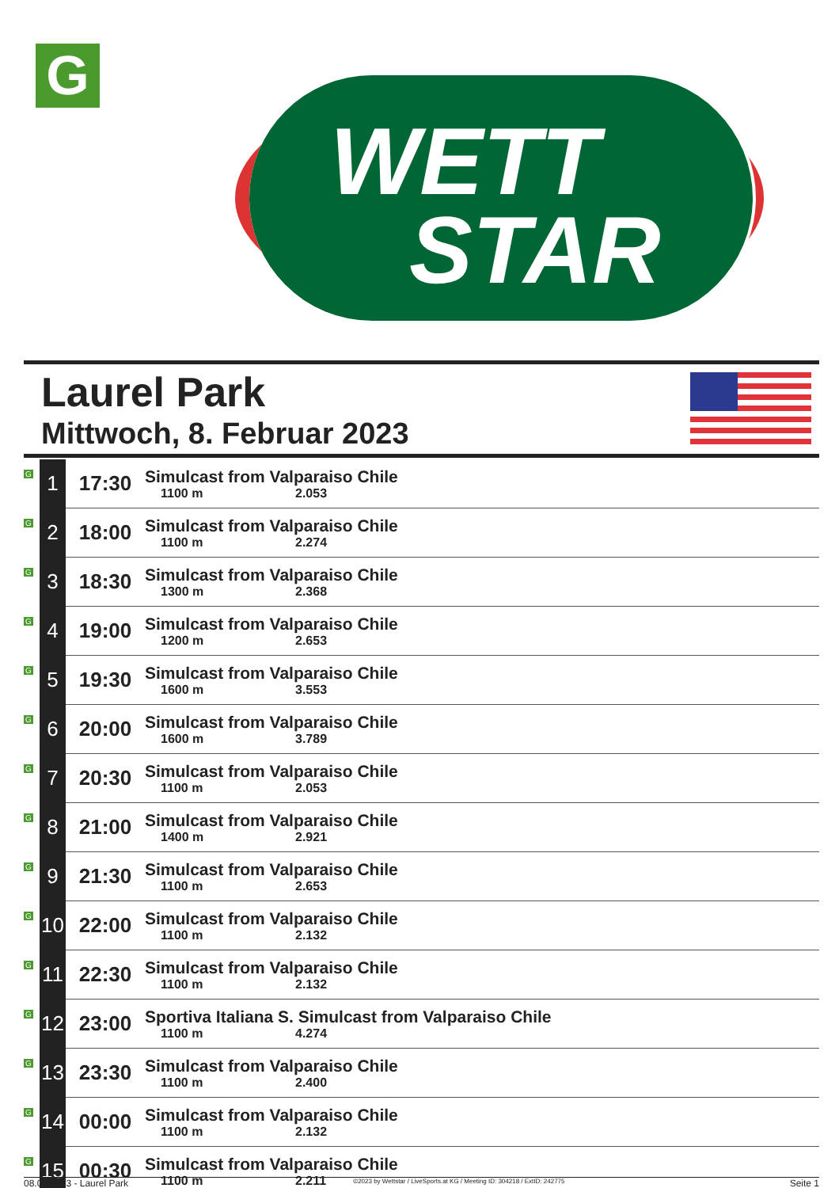G
WETT
STAR
Laurel Park
Mittwoch, 8. Februar 2023
| G | 1 | 17:30 | Simulcast from Valparaiso Chile 1100 m 2.053 |
| G | 2 | 18:00 | Simulcast from Valparaiso Chile 1100 m 2.274 |
| G | 3 | 18:30 | Simulcast from Valparaiso Chile 1300 m 2.368 |
| G | 4 | 19:00 | Simulcast from Valparaiso Chile 1200 m 2.653 |
| G | 5 | 19:30 | Simulcast from Valparaiso Chile 1600 m 3.553 |
| G | 6 | 20:00 | Simulcast from Valparaiso Chile 1600 m 3.789 |
| G | 7 | 20:30 | Simulcast from Valparaiso Chile 1100 m 2.053 |
| G | 8 | 21:00 | Simulcast from Valparaiso Chile 1400 m 2.921 |
| G | 9 | 21:30 | Simulcast from Valparaiso Chile 1100 m 2.653 |
| G | 10 | 22:00 | Simulcast from Valparaiso Chile 1100 m 2.132 |
| G | 11 | 22:30 | Simulcast from Valparaiso Chile 1100 m 2.132 |
| G | 12 | 23:00 | Sportiva Italiana S. Simulcast from Valparaiso Chile 1100 m 4.274 |
| G | 13 | 23:30 | Simulcast from Valparaiso Chile 1100 m 2.400 |
| G | 14 | 00:00 | Simulcast from Valparaiso Chile 1100 m 2.132 |
| G | 15 | 00:30 | Simulcast from Valparaiso Chile 1100 m 2.211 |
08.02.2023 - Laurel Park ©2023 by Wettstar / LiveSports.at KG / Meeting ID: 304218 / ExtID: 242775 Seite 1